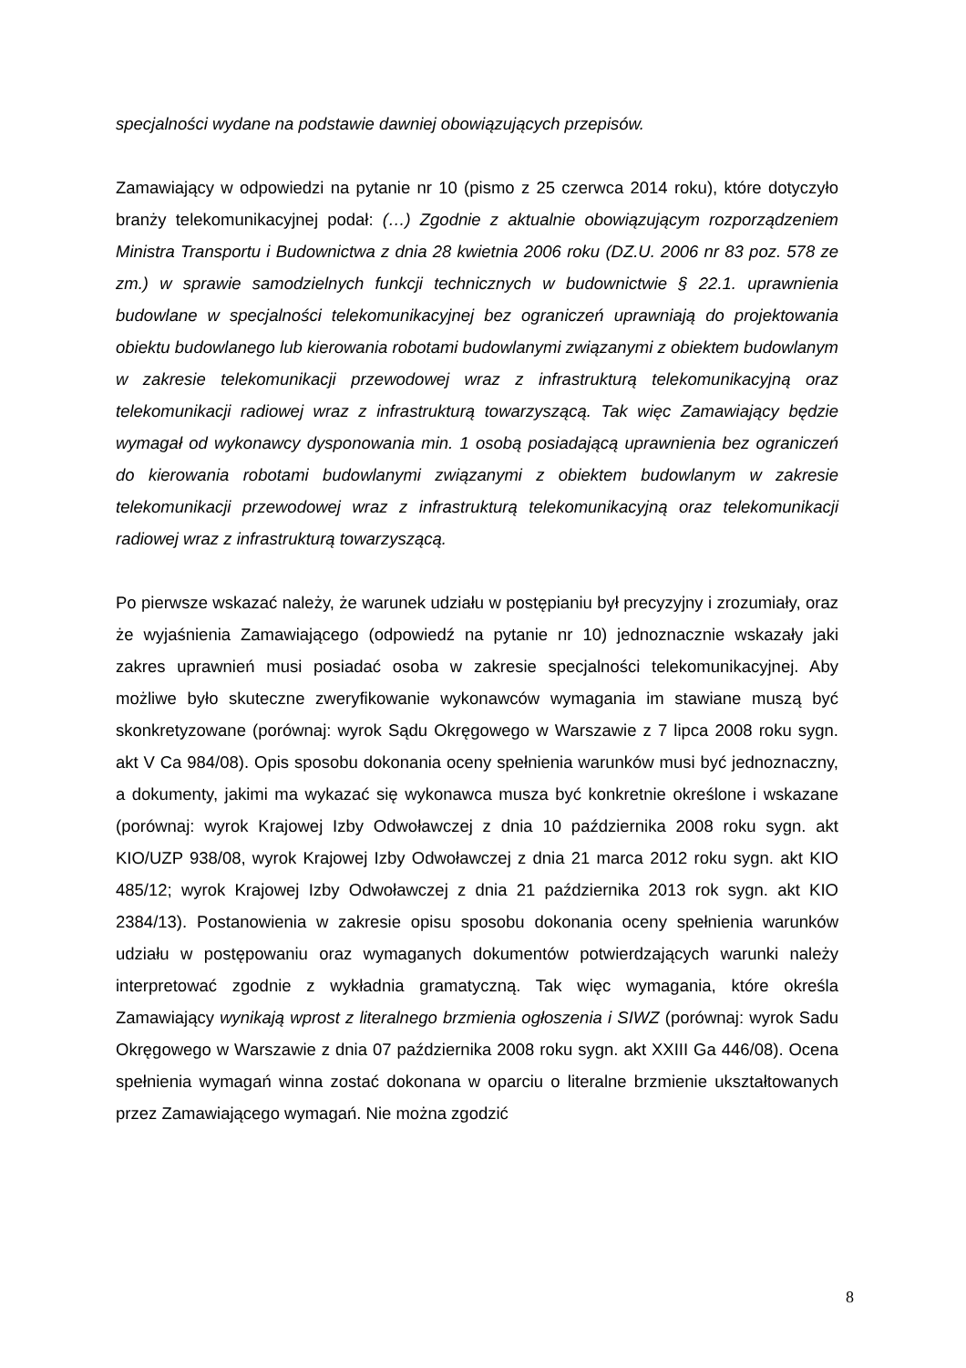specjalności wydane na podstawie dawniej obowiązujących przepisów.
Zamawiający w odpowiedzi na pytanie nr 10 (pismo z 25 czerwca 2014 roku), które dotyczyło branży telekomunikacyjnej podał: (…) Zgodnie z aktualnie obowiązującym rozporządzeniem Ministra Transportu i Budownictwa z dnia 28 kwietnia 2006 roku (DZ.U. 2006 nr 83 poz. 578 ze zm.) w sprawie samodzielnych funkcji technicznych w budownictwie § 22.1. uprawnienia budowlane w specjalności telekomunikacyjnej bez ograniczeń uprawniają do projektowania obiektu budowlanego lub kierowania robotami budowlanymi związanymi z obiektem budowlanym w zakresie telekomunikacji przewodowej wraz z infrastrukturą telekomunikacyjną oraz telekomunikacji radiowej wraz z infrastrukturą towarzyszącą. Tak więc Zamawiający będzie wymagał od wykonawcy dysponowania min. 1 osobą posiadającą uprawnienia bez ograniczeń do kierowania robotami budowlanymi związanymi z obiektem budowlanym w zakresie telekomunikacji przewodowej wraz z infrastrukturą telekomunikacyjną oraz telekomunikacji radiowej wraz z infrastrukturą towarzyszącą.
Po pierwsze wskazać należy, że warunek udziału w postępianiu był precyzyjny i zrozumiały, oraz że wyjaśnienia Zamawiającego (odpowiedź na pytanie nr 10) jednoznacznie wskazały jaki zakres uprawnień musi posiadać osoba w zakresie specjalności telekomunikacyjnej. Aby możliwe było skuteczne zweryfikowanie wykonawców wymagania im stawiane muszą być skonkretyzowane (porównaj: wyrok Sądu Okręgowego w Warszawie z 7 lipca 2008 roku sygn. akt V Ca 984/08). Opis sposobu dokonania oceny spełnienia warunków musi być jednoznaczny, a dokumenty, jakimi ma wykazać się wykonawca musza być konkretnie określone i wskazane (porównaj: wyrok Krajowej Izby Odwoławczej z dnia 10 października 2008 roku sygn. akt KIO/UZP 938/08, wyrok Krajowej Izby Odwoławczej z dnia 21 marca 2012 roku sygn. akt KIO 485/12; wyrok Krajowej Izby Odwoławczej z dnia 21 października 2013 rok sygn. akt KIO 2384/13). Postanowienia w zakresie opisu sposobu dokonania oceny spełnienia warunków udziału w postępowaniu oraz wymaganych dokumentów potwierdzających warunki należy interpretować zgodnie z wykładnia gramatyczną. Tak więc wymagania, które określa Zamawiający wynikają wprost z literalnego brzmienia ogłoszenia i SIWZ (porównaj: wyrok Sadu Okręgowego w Warszawie z dnia 07 października 2008 roku sygn. akt XXIII Ga 446/08). Ocena spełnienia wymagań winna zostać dokonana w oparciu o literalne brzmienie ukształtowanych przez Zamawiającego wymagań. Nie można zgodzić
8